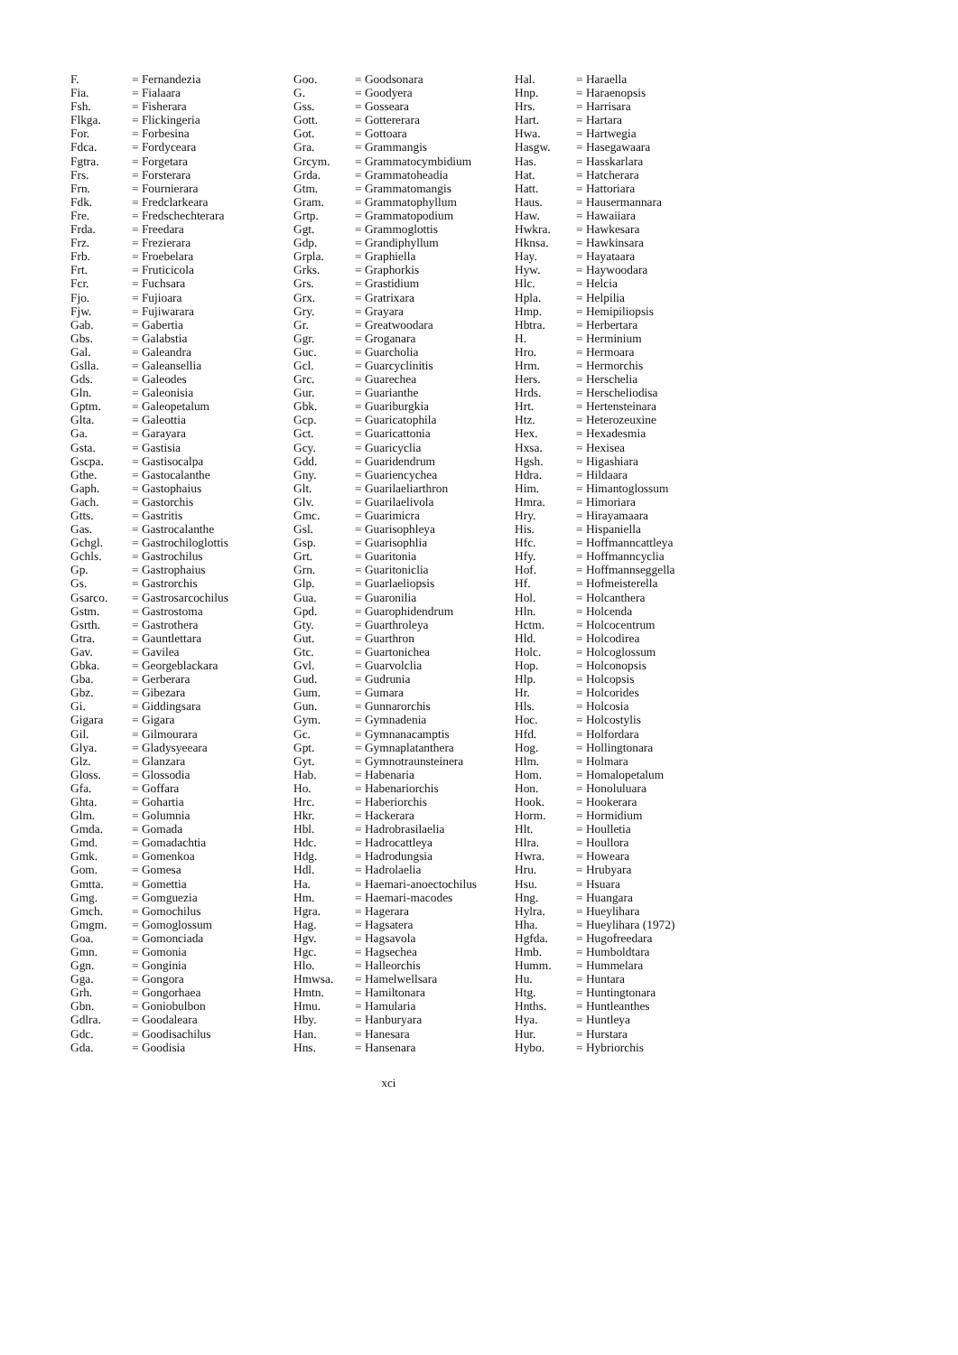| F. | = Fernandezia |
| Fia. | = Fialaara |
| Fsh. | = Fisherara |
| Flkga. | = Flickingeria |
| For. | = Forbesina |
| Fdca. | = Fordyceara |
| Fgtra. | = Forgetara |
| Frs. | = Forsterara |
| Frn. | = Fournierara |
| Fdk. | = Fredclarkeara |
| Fre. | = Fredschechterara |
| Frda. | = Freedara |
| Frz. | = Frezierara |
| Frb. | = Froebelara |
| Frt. | = Fruticicola |
| Fcr. | = Fuchsara |
| Fjo. | = Fujioara |
| Fjw. | = Fujiwarara |
| Gab. | = Gabertia |
| Gbs. | = Galabstia |
| Gal. | = Galeandra |
| Gslla. | = Galeansellia |
| Gds. | = Galeodes |
| Gln. | = Galeonisia |
| Gptm. | = Galeopetalum |
| Glta. | = Galeottia |
| Ga. | = Garayara |
| Gsta. | = Gastisia |
| Gscpa. | = Gastisocalpa |
| Gthe. | = Gastocalanthe |
| Gaph. | = Gastophaius |
| Gach. | = Gastorchis |
| Gtts. | = Gastritis |
| Gas. | = Gastrocalanthe |
| Gchgl. | = Gastrochiloglottis |
| Gchls. | = Gastrochilus |
| Gp. | = Gastrophaius |
| Gs. | = Gastrorchis |
| Gsarco. | = Gastrosarcochilus |
| Gstm. | = Gastrostoma |
| Gsrth. | = Gastrothera |
| Gtra. | = Gauntlettara |
| Gav. | = Gavilea |
| Gbka. | = Georgeblackara |
| Gba. | = Gerberara |
| Gbz. | = Gibezara |
| Gi. | = Giddingsara |
| Gigara | = Gigara |
| Gil. | = Gilmourara |
| Glya. | = Gladysyeeara |
| Glz. | = Glanzara |
| Gloss. | = Glossodia |
| Gfa. | = Goffara |
| Ghta. | = Gohartia |
| Glm. | = Golumnia |
| Gmda. | = Gomada |
| Gmd. | = Gomadachtia |
| Gmk. | = Gomenkoa |
| Gom. | = Gomesa |
| Gmtta. | = Gomettia |
| Gmg. | = Gomguezia |
| Gmch. | = Gomochilus |
| Gmgm. | = Gomoglossum |
| Goa. | = Gomonciada |
| Gmn. | = Gomonia |
| Ggn. | = Gonginia |
| Gga. | = Gongora |
| Grh. | = Gongorhaea |
| Gbn. | = Goniobulbon |
| Gdlra. | = Goodaleara |
| Gdc. | = Goodisachilus |
| Gda. | = Goodisia |
| Goo. | = Goodsonara |
| G. | = Goodyera |
| Gss. | = Gosseara |
| Gott. | = Gottererara |
| Got. | = Gottoara |
| Gra. | = Grammangis |
| Grcym. | = Grammatocymbidium |
| Grda. | = Grammatoheadia |
| Gtm. | = Grammatomangis |
| Gram. | = Grammatophyllum |
| Grtp. | = Grammatopodium |
| Ggt. | = Grammoglottis |
| Gdp. | = Grandiphyllum |
| Grpla. | = Graphiella |
| Grks. | = Graphorkis |
| Grs. | = Grastidium |
| Grx. | = Gratrixara |
| Gry. | = Grayara |
| Gr. | = Greatwoodara |
| Ggr. | = Groganara |
| Guc. | = Guarcholia |
| Gcl. | = Guarcyclinitis |
| Grc. | = Guarechea |
| Gur. | = Guarianthe |
| Gbk. | = Guariburgkia |
| Gcp. | = Guaricatophila |
| Gct. | = Guaricattonia |
| Gcy. | = Guaricyclia |
| Gdd. | = Guaridendrum |
| Gny. | = Guariencychea |
| Glt. | = Guarilaeliarthron |
| Glv. | = Guarilaelivola |
| Gmc. | = Guarimicra |
| Gsl. | = Guarisophleya |
| Gsp. | = Guarisophlia |
| Grt. | = Guaritonia |
| Grn. | = Guaritoniclia |
| Glp. | = Guarlaeliopsis |
| Gua. | = Guaronilia |
| Gpd. | = Guarophidendrum |
| Gty. | = Guarthroleya |
| Gut. | = Guarthron |
| Gtc. | = Guartonichea |
| Gvl. | = Guarvolclia |
| Gud. | = Gudrunia |
| Gum. | = Gumara |
| Gun. | = Gunnarorchis |
| Gym. | = Gymnadenia |
| Gc. | = Gymnanacamptis |
| Gpt. | = Gymnaplatanthera |
| Gyt. | = Gymnotraunsteinera |
| Hab. | = Habenaria |
| Ho. | = Habenariorchis |
| Hrc. | = Haberiorchis |
| Hkr. | = Hackerara |
| Hbl. | = Hadrobrasilaelia |
| Hdc. | = Hadrocattleya |
| Hdg. | = Hadrodungsia |
| Hdl. | = Hadrolaelia |
| Ha. | = Haemari-anoectochilus |
| Hm. | = Haemari-macodes |
| Hgra. | = Hagerara |
| Hag. | = Hagsatera |
| Hgv. | = Hagsavola |
| Hgc. | = Hagsechea |
| Hlo. | = Halleorchis |
| Hmwsa. | = Hamelwellsara |
| Hmtn. | = Hamiltonara |
| Hmu. | = Hamularia |
| Hby. | = Hanburyara |
| Han. | = Hanesara |
| Hns. | = Hansenara |
| Hal. | = Haraella |
| Hnp. | = Haraenopsis |
| Hrs. | = Harrisara |
| Hart. | = Hartara |
| Hwa. | = Hartwegia |
| Hasgw. | = Hasegawaara |
| Has. | = Hasskarlara |
| Hat. | = Hatcherara |
| Hatt. | = Hattoriara |
| Haus. | = Hausermannara |
| Haw. | = Hawaiiara |
| Hwkra. | = Hawkesara |
| Hknsa. | = Hawkinsara |
| Hay. | = Hayataara |
| Hyw. | = Haywoodara |
| Hlc. | = Helcia |
| Hpla. | = Helpilia |
| Hmp. | = Hemipiliopsis |
| Hbtra. | = Herbertara |
| H. | = Herminium |
| Hro. | = Hermoara |
| Hrm. | = Hermorchis |
| Hers. | = Herschelia |
| Hrds. | = Herscheliodisa |
| Hrt. | = Hertensteinara |
| Htz. | = Heterozeuxine |
| Hex. | = Hexadesmia |
| Hxsa. | = Hexisea |
| Hgsh. | = Higashiara |
| Hdra. | = Hildaara |
| Him. | = Himantoglossum |
| Hmra. | = Himoriara |
| Hry. | = Hirayamaara |
| His. | = Hispaniella |
| Hfc. | = Hoffmanncattleya |
| Hfy. | = Hoffmanncyclia |
| Hof. | = Hoffmannseggella |
| Hf. | = Hofmeisterella |
| Hol. | = Holcanthera |
| Hln. | = Holcenda |
| Hctm. | = Holcocentrum |
| Hld. | = Holcodirea |
| Holc. | = Holcoglossum |
| Hop. | = Holconopsis |
| Hlp. | = Holcopsis |
| Hr. | = Holcorides |
| Hls. | = Holcosia |
| Hoc. | = Holcostylis |
| Hfd. | = Holfordara |
| Hog. | = Hollingtonara |
| Hlm. | = Holmara |
| Hom. | = Homalopetalum |
| Hon. | = Honoluluara |
| Hook. | = Hookerara |
| Horm. | = Hormidium |
| Hlt. | = Houlletia |
| Hlra. | = Houllora |
| Hwra. | = Howeara |
| Hru. | = Hrubyara |
| Hsu. | = Hsuara |
| Hng. | = Huangara |
| Hylra. | = Hueylihara |
| Hha. | = Hueylihara (1972) |
| Hgfda. | = Hugofreedara |
| Hmb. | = Humboldtara |
| Humm. | = Hummelara |
| Hu. | = Huntara |
| Htg. | = Huntingtonara |
| Hnths. | = Huntleanthes |
| Hya. | = Huntleya |
| Hur. | = Hurstara |
| Hybo. | = Hybriorchis |
xci